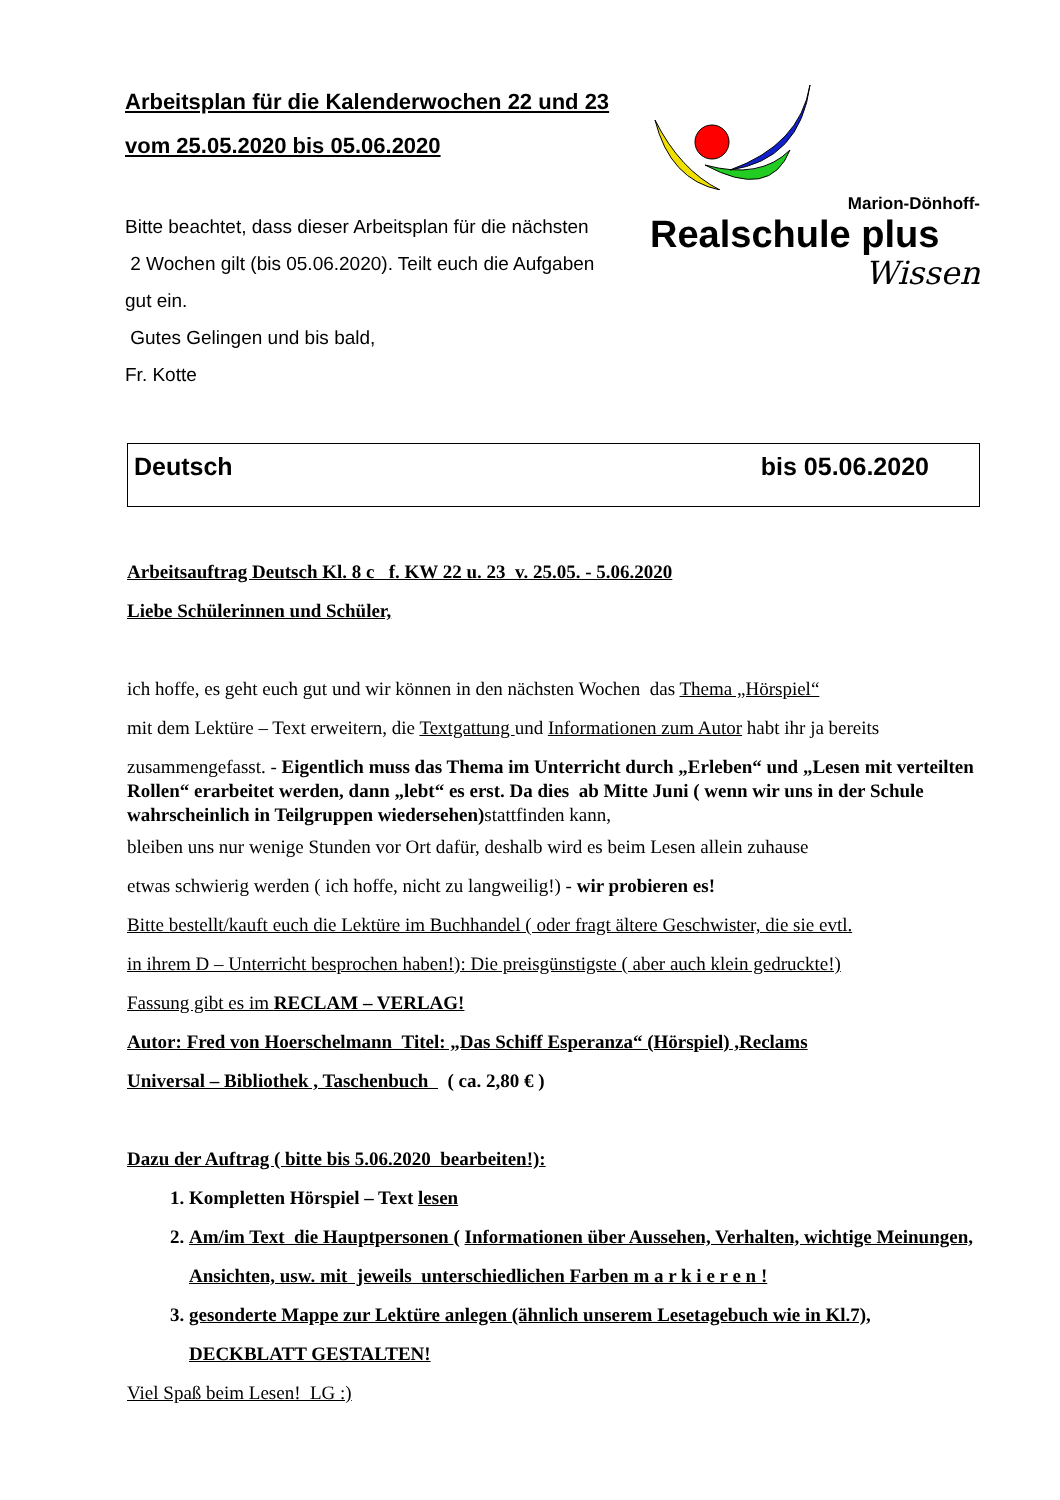Arbeitsplan für die Kalenderwochen 22 und 23
vom 25.05.2020 bis 05.06.2020
Bitte beachtet, dass dieser Arbeitsplan für die nächsten
2 Wochen gilt (bis 05.06.2020). Teilt euch die Aufgaben
gut ein.
Gutes Gelingen und bis bald,
Fr. Kotte
Marion-Dönhoff-
Realschule plus
Wissen
Deutsch bis 05.06.2020
Arbeitsauftrag Deutsch Kl. 8 c f. KW 22 u. 23 v. 25.05. - 5.06.2020
Liebe Schülerinnen und Schüler,
ich hoffe, es geht euch gut und wir können in den nächsten Wochen das Thema „Hörspiel“
mit dem Lektüre – Text erweitern, die Textgattung und Informationen zum Autor habt ihr ja bereits
zusammengefasst. - Eigentlich muss das Thema im Unterricht durch „Erleben“ und „Lesen mit verteilten Rollen“ erarbeitet werden, dann „lebt“ es erst. Da dies ab Mitte Juni ( wenn wir uns in der Schule wahrscheinlich in Teilgruppen wiedersehen) stattfinden kann,
bleiben uns nur wenige Stunden vor Ort dafür, deshalb wird es beim Lesen allein zuhause
etwas schwierig werden ( ich hoffe, nicht zu langweilig!) - wir probieren es!
Bitte bestellt/kauft euch die Lektüre im Buchhandel ( oder fragt ältere Geschwister, die sie evtl.
in ihrem D – Unterricht besprochen haben!): Die preisgünstigste ( aber auch klein gedruckte!)
Fassung gibt es im RECLAM – VERLAG!
Autor: Fred von Hoerschelmann Titel: „Das Schiff Esperanza“ (Hörspiel) ,Reclams
Universal – Bibliothek , Taschenbuch ( ca. 2,80 € )
Dazu der Auftrag ( bitte bis 5.06.2020 bearbeiten!):
1. Kompletten Hörspiel – Text lesen
2. Am/im Text die Hauptpersonen ( Informationen über Aussehen, Verhalten, wichtige Meinungen, Ansichten, usw. mit jeweils unterschiedlichen Farben m a r k i e r e n !
3. gesonderte Mappe zur Lektüre anlegen (ähnlich unserem Lesetagebuch wie in Kl.7), DECKBLATT GESTALTEN!
Viel Spaß beim Lesen! LG :)